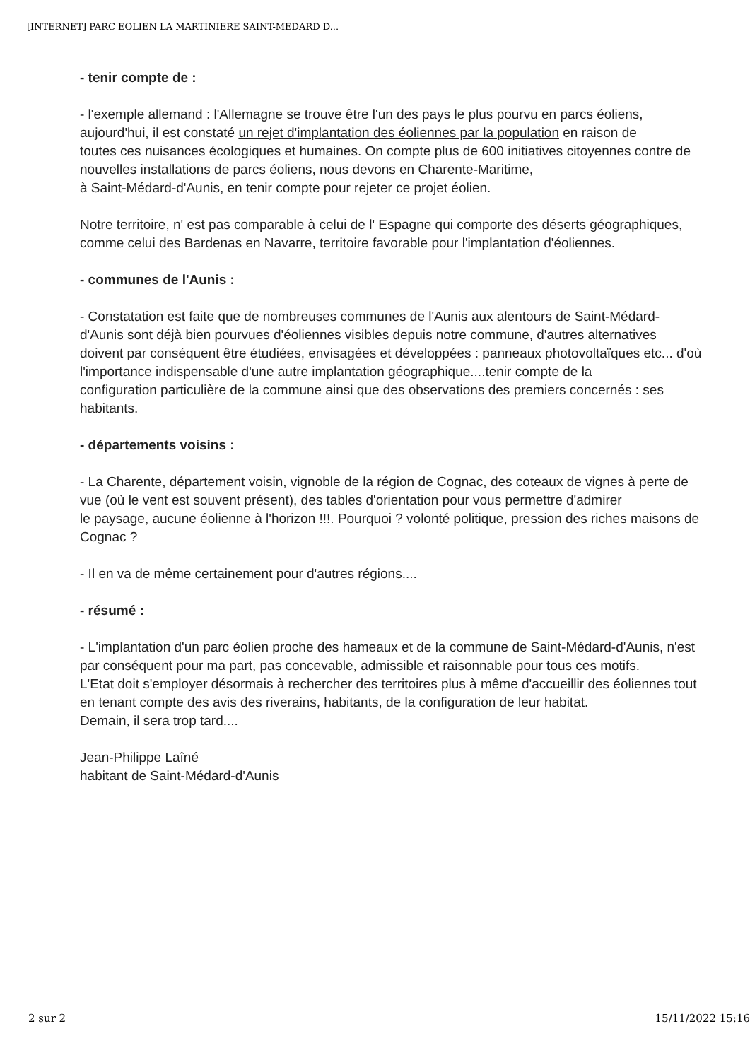[INTERNET] PARC EOLIEN LA MARTINIERE SAINT-MEDARD D...
- tenir compte de :
- l'exemple allemand : l'Allemagne se trouve être l'un des pays le plus pourvu en parcs éoliens, aujourd'hui, il est constaté un rejet d'implantation des éoliennes par la population en raison de
toutes ces nuisances écologiques et humaines. On compte plus de 600 initiatives citoyennes contre de nouvelles installations de parcs éoliens, nous devons en Charente-Maritime,
à Saint-Médard-d'Aunis, en tenir compte pour rejeter ce projet éolien.
Notre territoire, n' est pas comparable à celui de l' Espagne qui comporte des déserts géographiques, comme celui des Bardenas en Navarre, territoire favorable pour l'implantation d'éoliennes.
- communes de l'Aunis :
- Constatation est faite que de nombreuses communes de l'Aunis aux alentours de Saint-Médard-d'Aunis sont déjà bien pourvues d'éoliennes visibles depuis notre commune, d'autres alternatives
doivent par conséquent être étudiées, envisagées et développées : panneaux photovoltaïques etc... d'où l'importance indispensable d'une autre implantation géographique....tenir compte de la
configuration particulière de la commune ainsi que des observations des premiers concernés : ses habitants.
- départements voisins :
- La Charente, département voisin, vignoble de la région de Cognac, des coteaux de vignes à perte de vue (où le vent est souvent présent), des tables d'orientation pour vous permettre d'admirer
le paysage, aucune éolienne à l'horizon !!!. Pourquoi ? volonté politique, pression des riches maisons de Cognac ?
- Il en va de même certainement pour d'autres régions....
- résumé :
- L'implantation d'un parc éolien proche des hameaux et de la commune de Saint-Médard-d'Aunis, n'est par conséquent pour ma part, pas concevable, admissible et raisonnable pour tous ces motifs.
L'Etat doit s'employer désormais à rechercher des territoires plus à même d'accueillir des éoliennes tout en tenant compte des avis des riverains, habitants, de la configuration de leur habitat.
Demain, il sera trop tard....
Jean-Philippe Laîné
habitant de Saint-Médard-d'Aunis
2 sur 2 15/11/2022 15:16